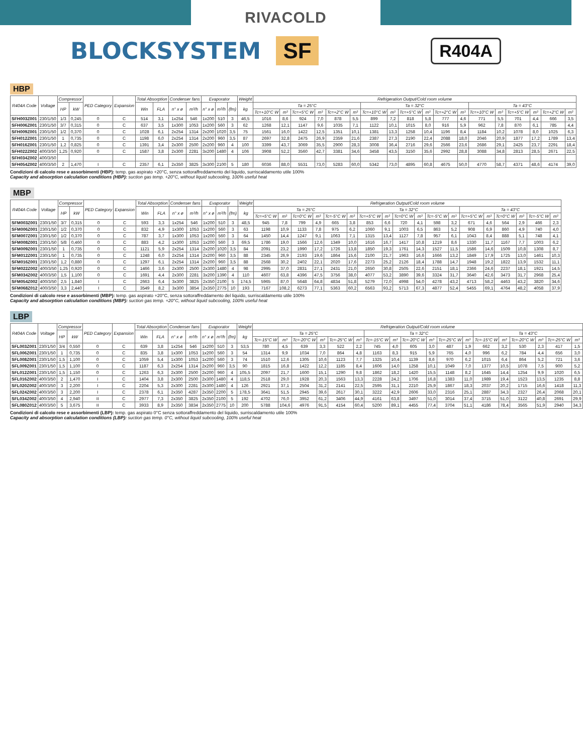RIVACOLD
BLOCKSYSTEM
SF R404A
HBP
| R404A Code | Voltage | Compressor | | PED Category | Expansion | Total Absorption | | Condenser fans | | Evaporator | | | Weight | Refrigeration Output/Cold room volume | | | | | | | | | | | | | | | | | |
| --- | --- | --- | --- | --- | --- | --- | --- | --- | --- | --- | --- | --- | --- | --- | --- | --- | --- | --- | --- | --- | --- | --- | --- | --- | --- | --- | --- | --- | --- | --- | --- |
| | | HP | kW | | | Win | FLA | n° x ø | m³/h | n° x ø | m³/h | (fm) | kg | Ta = 25°C | | | | | | Ta = 32°C | | | | | | Ta = 43°C | | | | | |
| | | | | | | | | | | | | | | Tc=+10°C W | m³ | Tc=+5°C W | m³ | Tc=+2°C W | m³ | Tc=+10°C W | m³ | Tc=+5°C W | m³ | Tc=+2°C W | m³ | Tc=+10°C W | m³ | Tc=+5°C W | m³ | Tc=+2°C W | m³ |
| SFH003Z001 | 230/1/50 | 1/3 | 0,245 | 0 | C | 514 | 3,1 | 1x254 | 546 | 1x200 | 510 | 3 | 46,5 | 1016 | 8,6 | 924 | 7,0 | 878 | 5,5 | 899 | 7,2 | 818 | 5,8 | 777 | 4,6 | 771 | 5,5 | 701 | 4,4 | 666 | 3,5 |
| SFH006Z001 | 230/1/50 | 3/7 | 0,315 | 0 | C | 637 | 3,5 | 1x300 | 1053 | 1x200 | 560 | 3 | 62 | 1268 | 12,1 | 1147 | 9,6 | 1035 | 7,1 | 1122 | 10,1 | 1015 | 8,0 | 916 | 5,9 | 962 | 7,8 | 870 | 6,1 | 785 | 4,4 |
| SFH009Z001 | 230/1/50 | 1/2 | 0,370 | 0 | C | 1028 | 6,1 | 2x254 | 1314 | 2x200 | 1020 | 3,5 | 75 | 1561 | 16,0 | 1422 | 12,5 | 1351 | 10,1 | 1381 | 13,3 | 1258 | 10,4 | 1196 | 8,4 | 1184 | 10,2 | 1078 | 8,0 | 1025 | 6,3 |
| SFH012Z001 | 230/1/50 | 1 | 0,735 | 0 | C | 1198 | 6,0 | 2x254 | 1314 | 2x200 | 960 | 3,5 | 87 | 2697 | 32,8 | 2475 | 26,9 | 2359 | 21,6 | 2387 | 27,3 | 2190 | 22,4 | 2088 | 18,0 | 2046 | 20,9 | 1877 | 17,2 | 1789 | 13,4 |
| SFH016Z001 | 230/1/50 | 1,2 | 0,825 | 0 | C | 1391 | 3,4 | 2x300 | 2500 | 2x200 | 960 | 4 | 100 | 3399 | 43,7 | 3069 | 35,5 | 2900 | 28,3 | 3008 | 36,4 | 2716 | 29,6 | 2566 | 23,6 | 2686 | 29,1 | 2425 | 23,7 | 2291 | 18,4 |
| SFH022Z002 | 400/3/50 | 1,25 | 0,920 | 0 | C | 1587 | 3,8 | 2x300 | 2281 | 3x200 | 1480 | 4 | 106 | 3908 | 52,2 | 3560 | 42,7 | 3381 | 34,6 | 3458 | 43,5 | 3150 | 35,6 | 2992 | 28,8 | 3088 | 34,8 | 2813 | 28,5 | 2671 | 22,5 |
| SFH034Z002 | 400/3/50 | | | | | | | | | | | | | | | | | | | | | | | | | | | | | | |
| SFH054Z002 | 400/3/50 | 2 | 1,470 | I | C | 2357 | 6,1 | 2x350 | 3825 | 3x300 | 2100 | 5 | 180 | 6036 | 88,0 | 5531 | 73,0 | 5283 | 60,0 | 5342 | 73,0 | 4895 | 60,8 | 4675 | 50,0 | 4770 | 58,7 | 4371 | 48,6 | 4174 | 39,0 |
Condizioni di calcolo rese e assorbimenti (HBP): temp. gas aspirato +20°C, senza sottoraffreddamento del liquido, surriscaldamento utile 100%
Capacity and absorption calculation conditions (HBP): suction gas temp. +20°C, without liquid subcooling, 100% useful heat
MBP
| R404A Code | Voltage | Compressor | | PED Category | Expansion | Total Absorption | | Condenser fans | | Evaporator | | | Weight | Refrigeration Output/Cold room volume | | | | | | | | | | | | | | | | | |
| --- | --- | --- | --- | --- | --- | --- | --- | --- | --- | --- | --- | --- | --- | --- | --- | --- | --- | --- | --- | --- | --- | --- | --- | --- | --- | --- | --- | --- | --- | --- | --- |
| | | HP | kW | | | Win | FLA | n° x ø | m³/h | n° x ø | m³/h | (fm) | kg | Ta = 25°C | | | | | | Ta = 32°C | | | | | | Ta = 43°C | | | | | |
| | | | | | | | | | | | | | | Tc=+5°C W | m³ | Tc=0°C W | m³ | Tc=-5°C W | m³ | Tc=+5°C W | m³ | Tc=0°C W | m³ | Tc=-5°C W | m³ | Tc=+5°C W | m³ | Tc=0°C W | m³ | Tc=-5°C W | m³ |
| SFM003Z001 | 230/1/50 | 3/7 | 0,315 | 0 | C | 593 | 3,3 | 1x254 | 546 | 1x200 | 510 | 3 | 48,5 | 945 | 7,8 | 799 | 4,9 | 665 | 3,8 | 853 | 6,6 | 720 | 4,1 | 598 | 3,2 | 671 | 4,6 | 564 | 2,9 | 466 | 2,3 |
| SFM006Z001 | 230/1/50 | 1/2 | 0,370 | 0 | C | 832 | 4,9 | 1x300 | 1053 | 1x200 | 560 | 3 | 63 | 1198 | 10,9 | 1133 | 7,8 | 975 | 6,2 | 1060 | 9,1 | 1003 | 6,5 | 863 | 5,2 | 908 | 6,9 | 860 | 4,9 | 740 | 4,0 |
| SFM007Z001 | 230/1/50 | 1/2 | 0,370 | 0 | C | 787 | 3,7 | 1x300 | 1053 | 1x200 | 560 | 3 | 64 | 1450 | 14,4 | 1247 | 9,1 | 1063 | 7,1 | 1315 | 13,4 | 1127 | 7,8 | 957 | 6,1 | 1043 | 8,4 | 888 | 5,1 | 748 | 4,1 |
| SFM008Z001 | 230/1/50 | 5/8 | 0,460 | 0 | C | 883 | 4,2 | 1x300 | 1053 | 1x200 | 560 | 3 | 69,5 | 1786 | 19,0 | 1566 | 12,6 | 1349 | 10,0 | 1616 | 16,7 | 1417 | 10,8 | 1219 | 8,6 | 1330 | 11,7 | 1167 | 7,7 | 1003 | 6,2 |
| SFM009Z001 | 230/1/50 | 1 | 0,735 | 0 | C | 1121 | 5,9 | 2x254 | 1314 | 2x200 | 1020 | 3,5 | 84 | 2091 | 23,2 | 1990 | 17,2 | 1726 | 13,8 | 1850 | 19,3 | 1761 | 14,3 | 1527 | 11,5 | 1586 | 14,6 | 1509 | 10,8 | 1308 | 8,7 |
| SFM012Z001 | 230/1/50 | 1 | 0,735 | 0 | C | 1248 | 6,0 | 2x254 | 1314 | 2x200 | 960 | 3,5 | 88 | 2345 | 26,9 | 2193 | 19,6 | 1864 | 15,6 | 2100 | 21,7 | 1963 | 16,6 | 1666 | 13,2 | 1849 | 17,9 | 1725 | 13,0 | 1461 | 10,3 |
| SFM016Z001 | 230/1/50 | 1,2 | 0,880 | 0 | C | 1297 | 6,1 | 2x254 | 1314 | 2x200 | 960 | 3,5 | 88 | 2568 | 30,2 | 2402 | 22,1 | 2020 | 17,6 | 2273 | 25,2 | 2126 | 18,4 | 1788 | 14,7 | 1948 | 19,2 | 1822 | 13,9 | 1532 | 11,1 |
| SFM022Z002 | 400/3/50 | 1,25 | 0,920 | 0 | C | 1466 | 3,6 | 2x300 | 2500 | 2x300 | 1480 | 4 | 98 | 2995 | 37,0 | 2831 | 27,1 | 2431 | 21,0 | 2650 | 30,8 | 2505 | 22,6 | 2151 | 18,1 | 2366 | 24,6 | 2237 | 18,1 | 1921 | 14,5 |
| SFM034Z002 | 400/3/50 | 1,5 | 1,100 | 0 | C | 1691 | 4,4 | 2x300 | 2281 | 3x200 | 1390 | 4 | 110 | 4607 | 63,8 | 4396 | 47,5 | 3756 | 38,0 | 4077 | 53,2 | 3890 | 39,6 | 3324 | 31,7 | 3640 | 42,6 | 3473 | 31,7 | 2968 | 25,4 |
| SFM054Z002 | 400/3/50 | 2,5 | 1,840 | I | C | 2663 | 6,4 | 3x300 | 3825 | 2x350 | 2100 | 5 | 174,5 | 5965 | 87,0 | 5648 | 64,8 | 4834 | 51,8 | 5279 | 72,0 | 4998 | 54,0 | 4278 | 43,2 | 4713 | 58,2 | 4463 | 43,2 | 3820 | 34,6 |
| SFM068Z012 | 400/3/50 | 3,3 | 2,440 | I | C | 3549 | 8,2 | 3x300 | 3854 | 2x350 | 2775 | 10 | 193 | 7167 | 108,2 | 6273 | 77,1 | 5363 | 60,2 | 6563 | 93,2 | 5713 | 67,3 | 4877 | 52,4 | 5455 | 69,1 | 4764 | 48,2 | 4058 | 37,9 |
Condizioni di calcolo rese e assorbimenti (MBP): temp. gas aspirato +20°C, senza sottoraffreddamento del liquido, surriscaldamento utile 100%
Capacity and absorption calculation conditions (MBP): suction gas temp. +20°C, without liquid subcooling, 100% useful heat
LBP
| R404A Code | Voltage | Compressor | | PED Category | Expansion | Total Absorption | | Condenser fans | | Evaporator | | | Weight | Refrigeration Output/Cold room volume | | | | | | | | | | | | | | | | | |
| --- | --- | --- | --- | --- | --- | --- | --- | --- | --- | --- | --- | --- | --- | --- | --- | --- | --- | --- | --- | --- | --- | --- | --- | --- | --- | --- | --- | --- | --- | --- | --- |
| | | HP | kW | | | Win | FLA | n° x ø | m³/h | n° x ø | m³/h | (fm) | kg | Ta = 25°C | | | | | | Ta = 32°C | | | | | | Ta = 43°C | | | | | |
| | | | | | | | | | | | | | | Tc=-15°C W | m³ | Tc=-20°C W | m³ | Tc=-25°C W | m³ | Tc=-15°C W | m³ | Tc=-20°C W | m³ | Tc=-25°C W | m³ | Tc=-15°C W | m³ | Tc=-20°C W | m³ | Tc=-25°C W | m³ |
| SFL003Z001 | 230/1/50 | 3/4 | 0,550 | 0 | C | 639 | 3,8 | 1x254 | 546 | 1x200 | 510 | 3 | 53,5 | 780 | 4,5 | 639 | 3,3 | 522 | 2,2 | 745 | 4,0 | 605 | 3,0 | 487 | 1,9 | 662 | 3,2 | 530 | 2,3 | 417 | 1,5 |
| SFL006Z001 | 230/1/50 | 1 | 0,735 | 0 | C | 835 | 3,8 | 1x300 | 1053 | 1x200 | 560 | 3 | 54 | 1314 | 9,9 | 1034 | 7,0 | 864 | 4,8 | 1163 | 8,3 | 915 | 5,9 | 765 | 4,0 | 996 | 6,2 | 784 | 4,4 | 656 | 3,0 |
| SFL008Z001 | 230/1/50 | 1,5 | 1,100 | 0 | C | 1059 | 5,4 | 1x300 | 1053 | 1x200 | 560 | 3 | 74 | 1510 | 12,6 | 1305 | 10,6 | 1123 | 7,7 | 1325 | 10,4 | 1139 | 8,6 | 970 | 6,2 | 1015 | 6,4 | 864 | 5,2 | 721 | 3,6 |
| SFL009Z001 | 230/1/50 | 1,5 | 1,100 | 0 | C | 1187 | 6,3 | 2x254 | 1314 | 2x200 | 960 | 3,5 | 90 | 1815 | 16,8 | 1422 | 12,2 | 1185 | 8,4 | 1606 | 14,0 | 1258 | 10,1 | 1049 | 7,0 | 1377 | 10,5 | 1078 | 7,5 | 900 | 5,2 |
| SFL012Z001 | 230/1/50 | 1,5 | 1,150 | 0 | C | 1263 | 6,3 | 2x300 | 2500 | 2x200 | 960 | 4 | 105,5 | 2097 | 21,7 | 1600 | 15,1 | 1290 | 9,8 | 1862 | 18,2 | 1420 | 15,5 | 1148 | 8,2 | 1645 | 14,4 | 1254 | 9,9 | 1020 | 6,5 |
| SFL016Z002 | 400/3/50 | 2 | 1,470 | I | C | 1404 | 3,8 | 2x300 | 2500 | 2x300 | 1480 | 4 | 118,5 | 2518 | 29,0 | 1928 | 20,3 | 1563 | 13,3 | 2228 | 24,2 | 1706 | 16,8 | 1383 | 11,0 | 1989 | 19,4 | 1523 | 13,5 | 1235 | 8,8 |
| SFL020Z002 | 400/3/50 | 3 | 2,200 | I | C | 2204 | 5,3 | 2x300 | 2281 | 2x300 | 1480 | 4 | 126 | 2921 | 37,1 | 2504 | 31,2 | 2141 | 22,5 | 2595 | 31,1 | 2210 | 25,9 | 1867 | 18,3 | 2037 | 20,2 | 1715 | 16,6 | 1418 | 11,3 |
| SFL024Z002 | 400/3/50 | 3 | 2,200 | I | C | 2378 | 6,1 | 2x350 | 4287 | 2x350 | 2200 | 5 | 178,5 | 3641 | 51,5 | 2945 | 39,6 | 2617 | 30,1 | 3222 | 42,9 | 2606 | 33,0 | 2316 | 25,1 | 2887 | 34,3 | 2327 | 26,4 | 2068 | 20,1 |
| SFL034Z002 | 400/3/50 | 4 | 2,940 | II | C | 2977 | 7,3 | 2x350 | 3825 | 2x350 | 2100 | 5 | 192 | 4702 | 76,0 | 3952 | 61,2 | 3406 | 44,9 | 4161 | 63,8 | 3497 | 51,0 | 3014 | 37,4 | 3715 | 51,0 | 3122 | 40,8 | 2691 | 29,9 |
| SFL080Z012 | 400/3/50 | 5 | 3,675 | II | C | 3933 | 8,9 | 2x350 | 3834 | 2x350 | 2775 | 10 | 200 | 5788 | 104,6 | 4976 | 91,5 | 4154 | 60,4 | 5200 | 89,1 | 4455 | 77,4 | 3704 | 51,1 | 4186 | 78,4 | 3565 | 51,9 | 2940 | 34,3 |
Condizioni di calcolo rese e assorbimenti (LBP): temp. gas aspirato 0°C senza sottoraffreddamento del liquido, surriscaldamento utile 100%
Capacity and absorption calculation conditions (LBP): suction gas temp. 0°C, without liquid subcooling, 100% useful heat